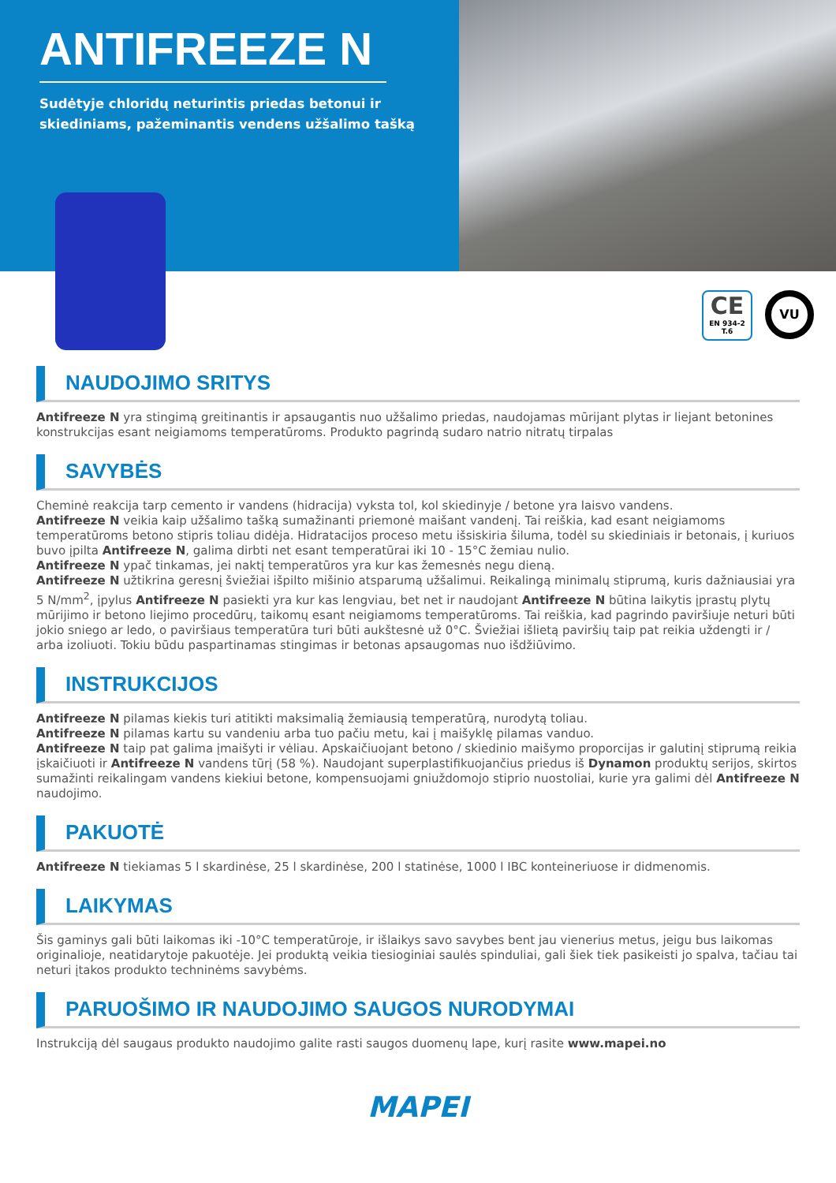ANTIFREEZE N
Sudėtyje chloridų neturintis priedas betonui ir skiediniams, pažeminantis vendens užšalimo tašką
CE
EN 934-2
T.6
VU
NAUDOJIMO SRITYS
Antifreeze N yra stingimą greitinantis ir apsaugantis nuo užšalimo priedas, naudojamas mūrijant plytas ir liejant betonines konstrukcijas esant neigiamoms temperatūroms. Produkto pagrindą sudaro natrio nitratų tirpalas
SAVYBĖS
Cheminė reakcija tarp cemento ir vandens (hidracija) vyksta tol, kol skiedinyje / betone yra laisvo vandens.
Antifreeze N veikia kaip užšalimo tašką sumažinanti priemonė maišant vandenį. Tai reiškia, kad esant neigiamoms temperatūroms betono stipris toliau didėja. Hidratacijos proceso metu išsiskiria šiluma, todėl su skiediniais ir betonais, į kuriuos buvo įpilta Antifreeze N, galima dirbti net esant temperatūrai iki 10 - 15°C žemiau nulio.
Antifreeze N ypač tinkamas, jei naktį temperatūros yra kur kas žemesnės negu dieną.
Antifreeze N užtikrina geresnį šviežiai išpilto mišinio atsparumą užšalimui. Reikalingą minimalų stiprumą, kuris dažniausiai yra 5 N/mm<sup>2</sup>, įpylus Antifreeze N pasiekti yra kur kas lengviau, bet net ir naudojant Antifreeze N būtina laikytis įprastų plytų mūrijimo ir betono liejimo procedūrų, taikomų esant neigiamoms temperatūroms. Tai reiškia, kad pagrindo paviršiuje neturi būti jokio sniego ar ledo, o paviršiaus temperatūra turi būti aukštesnė už 0°C. Šviežiai išlietą paviršių taip pat reikia uždengti ir / arba izoliuoti. Tokiu būdu paspartinamas stingimas ir betonas apsaugomas nuo išdžiūvimo.
INSTRUKCIJOS
Antifreeze N pilamas kiekis turi atitikti maksimalią žemiausią temperatūrą, nurodytą toliau.
Antifreeze N pilamas kartu su vandeniu arba tuo pačiu metu, kai į maišyklę pilamas vanduo.
Antifreeze N taip pat galima įmaišyti ir vėliau. Apskaičiuojant betono / skiedinio maišymo proporcijas ir galutinį stiprumą reikia įskaičiuoti ir Antifreeze N vandens tūrį (58 %). Naudojant superplastifikuojančius priedus iš Dynamon produktų serijos, skirtos sumažinti reikalingam vandens kiekiui betone, kompensuojami gniuždomojo stiprio nuostoliai, kurie yra galimi dėl Antifreeze N naudojimo.
PAKUOTĖ
Antifreeze N tiekiamas 5 l skardinėse, 25 l skardinėse, 200 l statinėse, 1000 l IBC konteineriuose ir didmenomis.
LAIKYMAS
Šis gaminys gali būti laikomas iki -10°C temperatūroje, ir išlaikys savo savybes bent jau vienerius metus, jeigu bus laikomas originalioje, neatidarytoje pakuotėje. Jei produktą veikia tiesioginiai saulės spinduliai, gali šiek tiek pasikeisti jo spalva, tačiau tai neturi įtakos produkto techninėms savybėms.
PARUOŠIMO IR NAUDOJIMO SAUGOS NURODYMAI
Instrukciją dėl saugaus produkto naudojimo galite rasti saugos duomenų lape, kurį rasite www.mapei.no
MAPEI